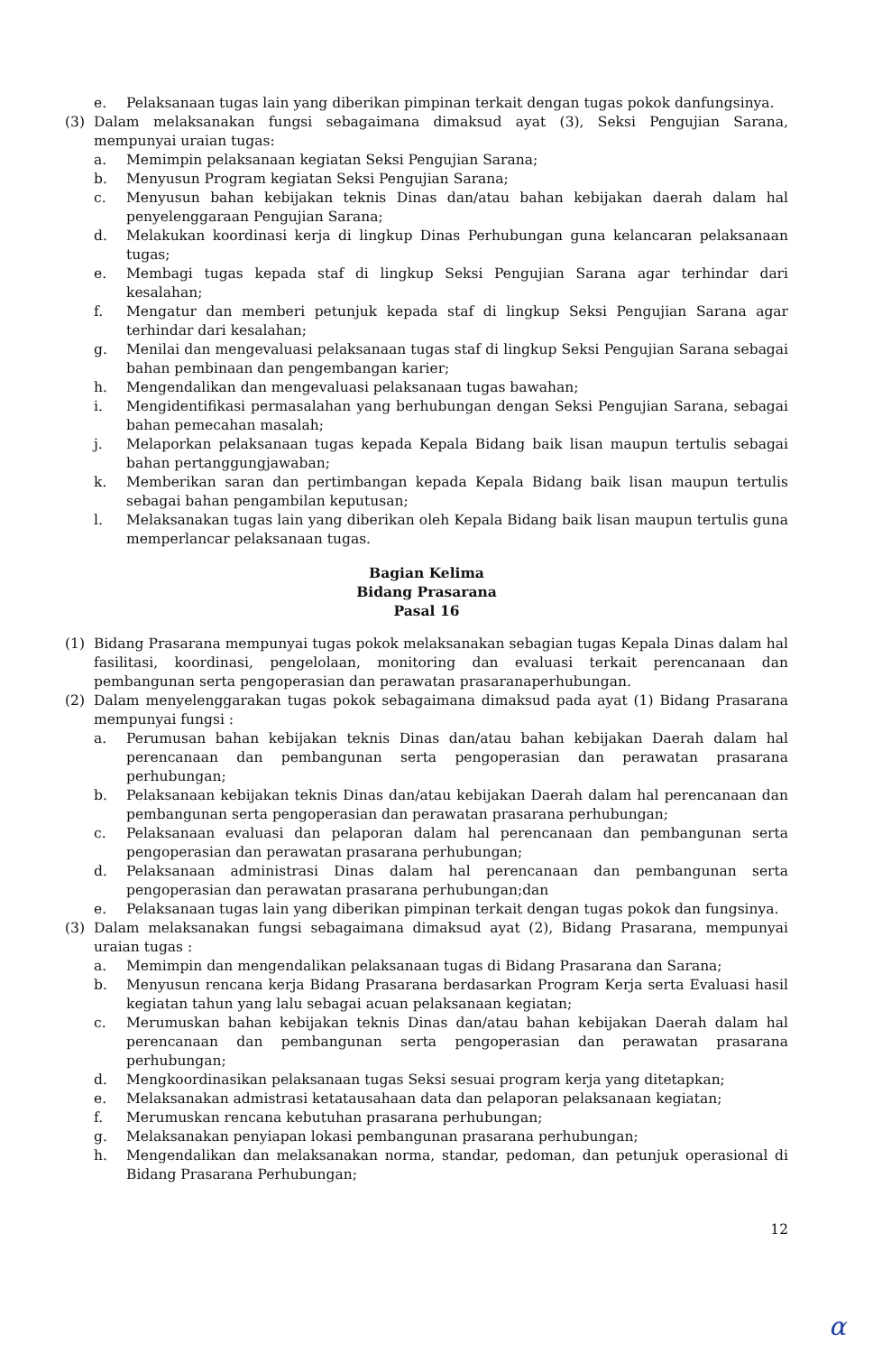e. Pelaksanaan tugas lain yang diberikan pimpinan terkait dengan tugas pokok danfungsinya.
(3) Dalam melaksanakan fungsi sebagaimana dimaksud ayat (3), Seksi Pengujian Sarana, mempunyai uraian tugas:
a. Memimpin pelaksanaan kegiatan Seksi Pengujian Sarana;
b. Menyusun Program kegiatan Seksi Pengujian Sarana;
c. Menyusun bahan kebijakan teknis Dinas dan/atau bahan kebijakan daerah dalam hal penyelenggaraan Pengujian Sarana;
d. Melakukan koordinasi kerja di lingkup Dinas Perhubungan guna kelancaran pelaksanaan tugas;
e. Membagi tugas kepada staf di lingkup Seksi Pengujian Sarana agar terhindar dari kesalahan;
f. Mengatur dan memberi petunjuk kepada staf di lingkup Seksi Pengujian Sarana agar terhindar dari kesalahan;
g. Menilai dan mengevaluasi pelaksanaan tugas staf di lingkup Seksi Pengujian Sarana sebagai bahan pembinaan dan pengembangan karier;
h. Mengendalikan dan mengevaluasi pelaksanaan tugas bawahan;
i. Mengidentifikasi permasalahan yang berhubungan dengan Seksi Pengujian Sarana, sebagai bahan pemecahan masalah;
j. Melaporkan pelaksanaan tugas kepada Kepala Bidang baik lisan maupun tertulis sebagai bahan pertanggungjawaban;
k. Memberikan saran dan pertimbangan kepada Kepala Bidang baik lisan maupun tertulis sebagai bahan pengambilan keputusan;
l. Melaksanakan tugas lain yang diberikan oleh Kepala Bidang baik lisan maupun tertulis guna memperlancar pelaksanaan tugas.
Bagian Kelima
Bidang Prasarana
Pasal 16
(1) Bidang Prasarana mempunyai tugas pokok melaksanakan sebagian tugas Kepala Dinas dalam hal fasilitasi, koordinasi, pengelolaan, monitoring dan evaluasi terkait perencanaan dan pembangunan serta pengoperasian dan perawatan prasaranaperhubungan.
(2) Dalam menyelenggarakan tugas pokok sebagaimana dimaksud pada ayat (1) Bidang Prasarana mempunyai fungsi :
a. Perumusan bahan kebijakan teknis Dinas dan/atau bahan kebijakan Daerah dalam hal perencanaan dan pembangunan serta pengoperasian dan perawatan prasarana perhubungan;
b. Pelaksanaan kebijakan teknis Dinas dan/atau kebijakan Daerah dalam hal perencanaan dan pembangunan serta pengoperasian dan perawatan prasarana perhubungan;
c. Pelaksanaan evaluasi dan pelaporan dalam hal perencanaan dan pembangunan serta pengoperasian dan perawatan prasarana perhubungan;
d. Pelaksanaan administrasi Dinas dalam hal perencanaan dan pembangunan serta pengoperasian dan perawatan prasarana perhubungan;dan
e. Pelaksanaan tugas lain yang diberikan pimpinan terkait dengan tugas pokok dan fungsinya.
(3) Dalam melaksanakan fungsi sebagaimana dimaksud ayat (2), Bidang Prasarana, mempunyai uraian tugas :
a. Memimpin dan mengendalikan pelaksanaan tugas di Bidang Prasarana dan Sarana;
b. Menyusun rencana kerja Bidang Prasarana berdasarkan Program Kerja serta Evaluasi hasil kegiatan tahun yang lalu sebagai acuan pelaksanaan kegiatan;
c. Merumuskan bahan kebijakan teknis Dinas dan/atau bahan kebijakan Daerah dalam hal perencanaan dan pembangunan serta pengoperasian dan perawatan prasarana perhubungan;
d. Mengkoordinasikan pelaksanaan tugas Seksi sesuai program kerja yang ditetapkan;
e. Melaksanakan admistrasi ketatausahaan data dan pelaporan pelaksanaan kegiatan;
f. Merumuskan rencana kebutuhan prasarana perhubungan;
g. Melaksanakan penyiapan lokasi pembangunan prasarana perhubungan;
h. Mengendalikan dan melaksanakan norma, standar, pedoman, dan petunjuk operasional di Bidang Prasarana Perhubungan;
12
α